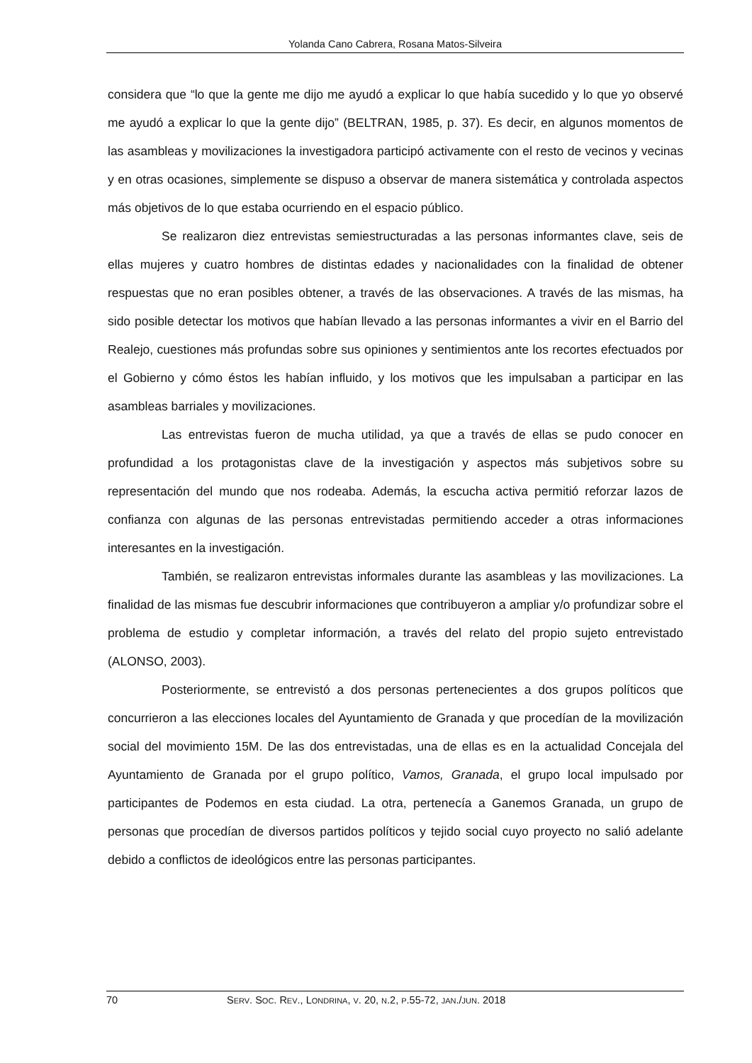Yolanda Cano Cabrera, Rosana Matos-Silveira
considera que “lo que la gente me dijo me ayudó a explicar lo que había sucedido y lo que yo observé me ayudó a explicar lo que la gente dijo” (BELTRAN, 1985, p. 37). Es decir, en algunos momentos de las asambleas y movilizaciones la investigadora participó activamente con el resto de vecinos y vecinas y en otras ocasiones, simplemente se dispuso a observar de manera sistemática y controlada aspectos más objetivos de lo que estaba ocurriendo en el espacio público.
Se realizaron diez entrevistas semiestructuradas a las personas informantes clave, seis de ellas mujeres y cuatro hombres de distintas edades y nacionalidades con la finalidad de obtener respuestas que no eran posibles obtener, a través de las observaciones. A través de las mismas, ha sido posible detectar los motivos que habían llevado a las personas informantes a vivir en el Barrio del Realejo, cuestiones más profundas sobre sus opiniones y sentimientos ante los recortes efectuados por el Gobierno y cómo éstos les habían influido, y los motivos que les impulsaban a participar en las asambleas barriales y movilizaciones.
Las entrevistas fueron de mucha utilidad, ya que a través de ellas se pudo conocer en profundidad a los protagonistas clave de la investigación y aspectos más subjetivos sobre su representación del mundo que nos rodeaba. Además, la escucha activa permitió reforzar lazos de confianza con algunas de las personas entrevistadas permitiendo acceder a otras informaciones interesantes en la investigación.
También, se realizaron entrevistas informales durante las asambleas y las movilizaciones. La finalidad de las mismas fue descubrir informaciones que contribuyeron a ampliar y/o profundizar sobre el problema de estudio y completar información, a través del relato del propio sujeto entrevistado (ALONSO, 2003).
Posteriormente, se entrevistó a dos personas pertenecientes a dos grupos políticos que concurrieron a las elecciones locales del Ayuntamiento de Granada y que procedían de la movilización social del movimiento 15M. De las dos entrevistadas, una de ellas es en la actualidad Concejala del Ayuntamiento de Granada por el grupo político, Vamos, Granada, el grupo local impulsado por participantes de Podemos en esta ciudad. La otra, pertenecía a Ganemos Granada, un grupo de personas que procedían de diversos partidos políticos y tejido social cuyo proyecto no salió adelante debido a conflictos de ideológicos entre las personas participantes.
70 SERV. SOC. REV., LONDRINA, V. 20, N.2, P.55-72, JAN./JUN. 2018